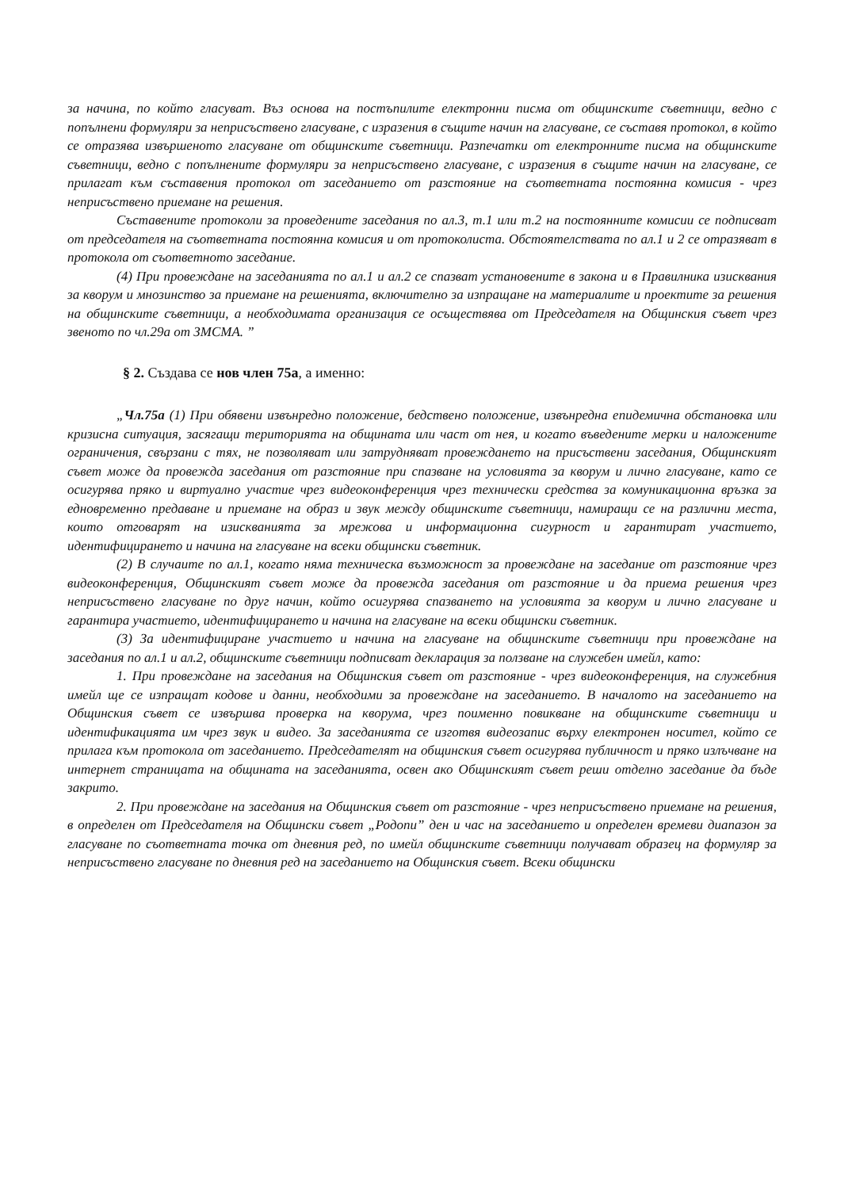за начина, по който гласуват. Въз основа на постъпилите електронни писма от общинските съветници, ведно с попълнени формуляри за неприсъствено гласуване, с изразения в същите начин на гласуване, се съставя протокол, в който се отразява извършеното гласуване от общинските съветници. Разпечатки от електронните писма на общинските съветници, ведно с попълнените формуляри за неприсъствено гласуване, с изразения в същите начин на гласуване, се прилагат към съставения протокол от заседанието от разстояние на съответната постоянна комисия - чрез неприсъствено приемане на решения.
Съставените протоколи за проведените заседания по ал.3, т.1 или т.2 на постоянните комисии се подписват от председателя на съответната постоянна комисия и от протоколиста. Обстоятелствата по ал.1 и 2 се отразяват в протокола от съответното заседание.
(4) При провеждане на заседанията по ал.1 и ал.2 се спазват установените в закона и в Правилника изисквания за кворум и мнозинство за приемане на решенията, включително за изпращане на материалите и проектите за решения на общинските съветници, а необходимата организация се осъществява от Председателя на Общинския съвет чрез звеното по чл.29а от ЗМСМА. ”
§ 2. Създава се нов член 75а, а именно:
„Чл.75а (1) При обявени извънредно положение, бедствено положение, извънредна епидемична обстановка или кризисна ситуация, засягащи територията на общината или част от нея, и когато въведените мерки и наложените ограничения, свързани с тях, не позволяват или затрудняват провеждането на присъствени заседания, Общинският съвет може да провежда заседания от разстояние при спазване на условията за кворум и лично гласуване, като се осигурява пряко и виртуално участие чрез видеоконференция чрез технически средства за комуникационна връзка за едновременно предаване и приемане на образ и звук между общинските съветници, намиращи се на различни места, които отговарят на изискванията за мрежова и информационна сигурност и гарантират участието, идентифицирането и начина на гласуване на всеки общински съветник.
(2) В случаите по ал.1, когато няма техническа възможност за провеждане на заседание от разстояние чрез видеоконференция, Общинският съвет може да провежда заседания от разстояние и да приема решения чрез неприсъствено гласуване по друг начин, който осигурява спазването на условията за кворум и лично гласуване и гарантира участието, идентифицирането и начина на гласуване на всеки общински съветник.
(3) За идентифициране участието и начина на гласуване на общинските съветници при провеждане на заседания по ал.1 и ал.2, общинските съветници подписват декларация за ползване на служебен имейл, като:
1. При провеждане на заседания на Общинския съвет от разстояние - чрез видеоконференция, на служебния имейл ще се изпращат кодове и данни, необходими за провеждане на заседанието. В началото на заседанието на Общинския съвет се извършва проверка на кворума, чрез поименно повикване на общинските съветници и идентификацията им чрез звук и видео. За заседанията се изготвя видеозапис върху електронен носител, който се прилага към протокола от заседанието. Председателят на общинския съвет осигурява публичност и пряко излъчване на интернет страницата на общината на заседанията, освен ако Общинският съвет реши отделно заседание да бъде закрито.
2. При провеждане на заседания на Общинския съвет от разстояние - чрез неприсъствено приемане на решения, в определен от Председателя на Общински съвет „Родопи” ден и час на заседанието и определен времеви диапазон за гласуване по съответната точка от дневния ред, по имейл общинските съветници получават образец на формуляр за неприсъствено гласуване по дневния ред на заседанието на Общинския съвет. Всеки общински